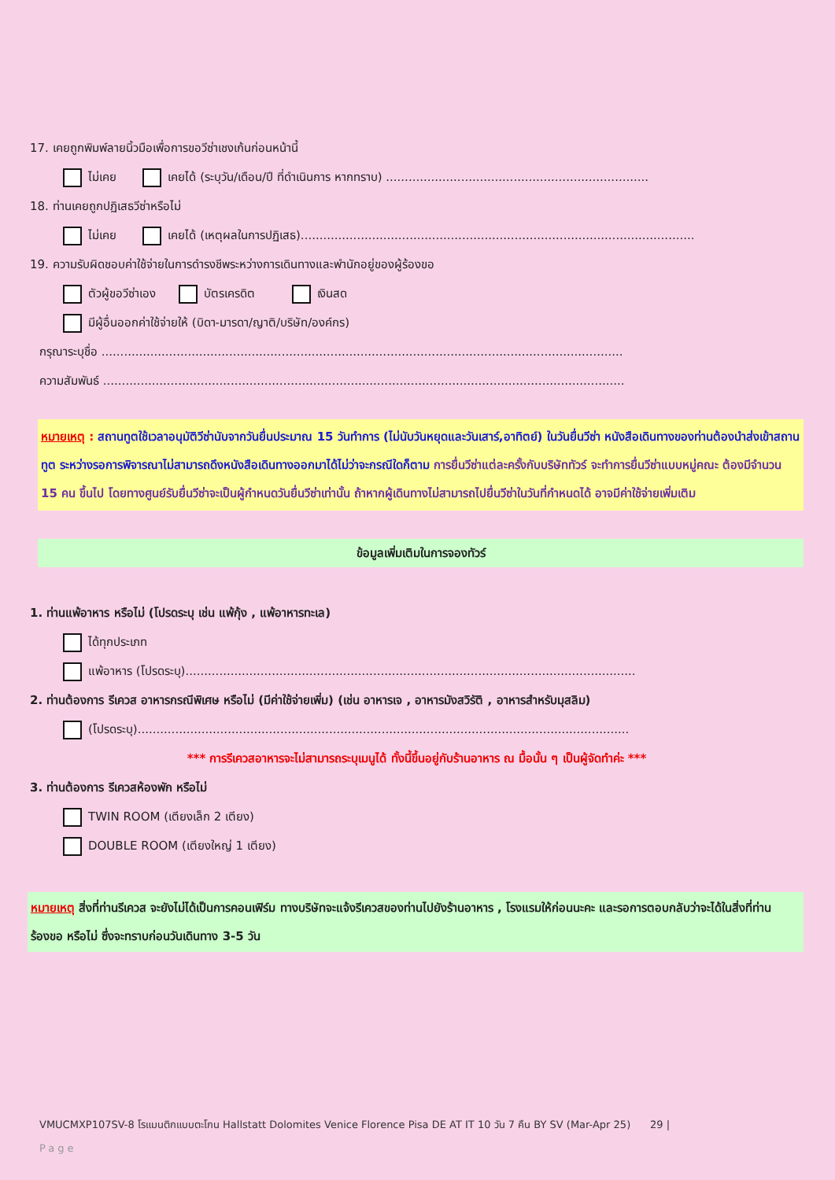17. เคยถูกพิมพ์ลายนิ้วมือเพื่อการขอวีซ่าเชงเก้นก่อนหน้านี้
ไม่เคย เคยได้ (ระบุวัน/เดือน/ปี ที่ดำเนินการ หากทราบ) ......................................................................
18. ท่านเคยถูกปฏิเสธวีซ่าหรือไม่
ไม่เคย เคยได้ (เหตุผลในการปฏิเสธ).........................................................................................................
19. ความรับผิดชอบค่าใช้จ่ายในการดำรงชีพระหว่างการเดินทางและพำนักอยู่ของผู้ร้องขอ
ตัวผู้ขอวีซ่าเอง บัตรเครดิต เงินสด
มีผู้อื่นออกค่าใช้จ่ายให้ (บิดา-มารดา/ญาติ/บริษัท/องค์กร)
กรุณาระบุชื่อ ...........................................................................................................................................
ความสัมพันธ์ ...........................................................................................................................................
หมายเหตุ : สถานทูตใช้เวลาอนุมัติวีซ่านับจากวันยื่นประมาณ 15 วันทำการ (ไม่นับวันหยุดและวันเสาร์,อาทิตย์) ในวันยื่นวีซ่า หนังสือเดินทางของท่านต้องนำส่งเข้าสถานทูต ระหว่างรอการพิจารณาไม่สามารถดึงหนังสือเดินทางออกมาได้ไม่ว่าจะกรณีใดก็ตาม การยื่นวีซ่าแต่ละครั้งกับบริษัททัวร์ จะทำการยื่นวีซ่าแบบหมู่คณะ ต้องมีจำนวน 15 คน ขึ้นไป โดยทางศูนย์รับยื่นวีซ่าจะเป็นผู้กำหนดวันยื่นวีซ่าเท่านั้น ถ้าหากผู้เดินทางไม่สามารถไปยื่นวีซ่าในวันที่กำหนดได้ อาจมีค่าใช้จ่ายเพิ่มเติม
ข้อมูลเพิ่มเติมในการจองทัวร์
1. ท่านแพ้อาหาร หรือไม่ (โปรดระบุ เช่น แพ้กุ้ง , แพ้อาหารทะเล)
ได้ทุกประเภท
แพ้อาหาร (โปรดระบุ)........................................................................................................................
2. ท่านต้องการ รีเควส อาหารกรณีพิเศษ หรือไม่ (มีค่าใช้จ่ายเพิ่ม) (เช่น อาหารเจ , อาหารมังสวิรัติ , อาหารสำหรับมุสลิม)
(โปรดระบุ)...................................................................................................................................
*** การรีเควสอาหารจะไม่สามารถระบุเมนูได้ ทั้งนี้ขึ้นอยู่กับร้านอาหาร ณ มื้อนั้น ๆ เป็นผู้จัดทำค่ะ ***
3. ท่านต้องการ รีเควสห้องพัก หรือไม่
TWIN ROOM (เตียงเล็ก 2 เตียง)
DOUBLE ROOM (เตียงใหญ่ 1 เตียง)
หมายเหตุ สิ่งที่ท่านรีเควส จะยังไม่ได้เป็นการคอนเฟิร์ม ทางบริษัทจะแจ้งรีเควสของท่านไปยังร้านอาหาร , โรงแรมให้ก่อนนะคะ และรอการตอบกลับว่าจะได้ในสิ่งที่ท่านร้องขอ หรือไม่ ซึ่งจะทราบก่อนวันเดินทาง 3-5 วัน
VMUCMXP107SV-8 โรแมนติกแบบตะโกน Hallstatt Dolomites Venice Florence Pisa DE AT IT 10 วัน 7 คืน BY SV (Mar-Apr 25) 29 |
Page